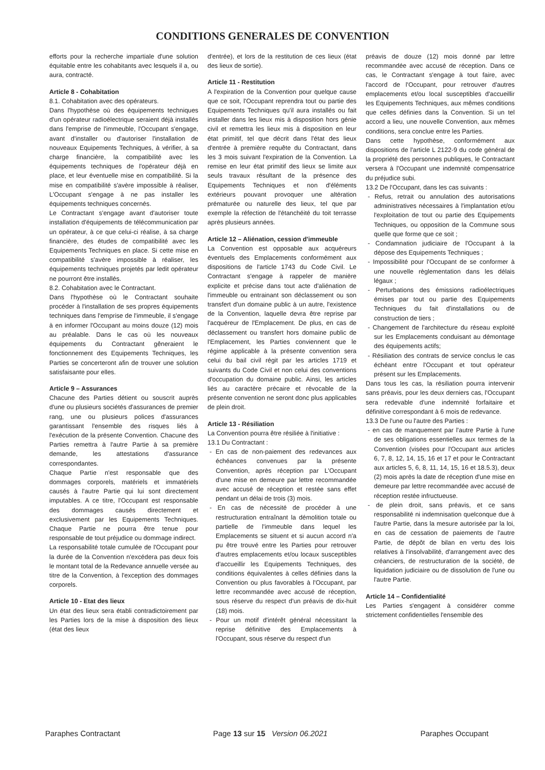CONDITIONS GENERALES DE CONVENTION
efforts pour la recherche impartiale d'une solution équitable entre les cohabitants avec lesquels il a, ou aura, contracté.
Article 8 - Cohabitation
8.1. Cohabitation avec des opérateurs.
Dans l'hypothèse où des équipements techniques d'un opérateur radioélectrique seraient déjà installés dans l'emprise de l'immeuble, l'Occupant s'engage, avant d'installer ou d'autoriser l'installation de nouveaux Equipements Techniques, à vérifier, à sa charge financière, la compatibilité avec les équipements techniques de l'opérateur déjà en place, et leur éventuelle mise en compatibilité. Si la mise en compatibilité s'avère impossible à réaliser, L'Occupant s'engage à ne pas installer les équipements techniques concernés.
Le Contractant s'engage avant d'autoriser toute installation d'équipements de télécommunication par un opérateur, à ce que celui-ci réalise, à sa charge financière, des études de compatibilité avec les Equipements Techniques en place. Si cette mise en compatibilité s'avère impossible à réaliser, les équipements techniques projetés par ledit opérateur ne pourront être installés.
8.2. Cohabitation avec le Contractant.
Dans l'hypothèse où le Contractant souhaite procéder à l'installation de ses propres équipements techniques dans l'emprise de l'immeuble, il s'engage à en informer l'Occupant au moins douze (12) mois au préalable. Dans le cas où les nouveaux équipements du Contractant gêneraient le fonctionnement des Equipements Techniques, les Parties se concerteront afin de trouver une solution satisfaisante pour elles.
Article 9 – Assurances
Chacune des Parties détient ou souscrit auprès d'une ou plusieurs sociétés d'assurances de premier rang, une ou plusieurs polices d'assurances garantissant l'ensemble des risques liés à l'exécution de la présente Convention. Chacune des Parties remettra à l'autre Partie à sa première demande, les attestations d'assurance correspondantes.
Chaque Partie n'est responsable que des dommages corporels, matériels et immatériels causés à l'autre Partie qui lui sont directement imputables. A ce titre, l'Occupant est responsable des dommages causés directement et exclusivement par les Equipements Techniques. Chaque Partie ne pourra être tenue pour responsable de tout préjudice ou dommage indirect.
La responsabilité totale cumulée de l'Occupant pour la durée de la Convention n'excédera pas deux fois le montant total de la Redevance annuelle versée au titre de la Convention, à l'exception des dommages corporels.
Article 10 - Etat des lieux
Un état des lieux sera établi contradictoirement par les Parties lors de la mise à disposition des lieux (état des lieux
d'entrée), et lors de la restitution de ces lieux (état des lieux de sortie).
Article 11 - Restitution
A l'expiration de la Convention pour quelque cause que ce soit, l'Occupant reprendra tout ou partie des Equipements Techniques qu'il aura installés ou fait installer dans les lieux mis à disposition hors génie civil et remettra les lieux mis à disposition en leur état primitif, tel que décrit dans l'état des lieux d'entrée à première requête du Contractant, dans les 3 mois suivant l'expiration de la Convention. La remise en leur état primitif des lieux se limite aux seuls travaux résultant de la présence des Equipements Techniques et non d'éléments extérieurs pouvant provoquer une altération prématurée ou naturelle des lieux, tel que par exemple la réfection de l'étanchéité du toit terrasse après plusieurs années.
Article 12 – Aliénation, cession d'immeuble
La Convention est opposable aux acquéreurs éventuels des Emplacements conformément aux dispositions de l'article 1743 du Code Civil. Le Contractant s'engage à rappeler de manière explicite et précise dans tout acte d'aliénation de l'immeuble ou entrainant son déclassement ou son transfert d'un domaine public à un autre, l'existence de la Convention, laquelle devra être reprise par l'acquéreur de l'Emplacement. De plus, en cas de déclassement ou transfert hors domaine public de l'Emplacement, les Parties conviennent que le régime applicable à la présente convention sera celui du bail civil régit par les articles 1719 et suivants du Code Civil et non celui des conventions d'occupation du domaine public. Ainsi, les articles liés au caractère précaire et révocable de la présente convention ne seront donc plus applicables de plein droit.
Article 13 - Résiliation
La Convention pourra être résiliée à l'initiative :
13.1 Du Contractant :
- En cas de non-paiement des redevances aux échéances convenues par la présente Convention, après réception par L'Occupant d'une mise en demeure par lettre recommandée avec accusé de réception et restée sans effet pendant un délai de trois (3) mois.
- En cas de nécessité de procéder à une restructuration entraînant la démolition totale ou partielle de l'immeuble dans lequel les Emplacements se situent et si aucun accord n'a pu être trouvé entre les Parties pour retrouver d'autres emplacements et/ou locaux susceptibles d'accueillir les Equipements Techniques, des conditions équivalentes à celles définies dans la Convention ou plus favorables à l'Occupant, par lettre recommandée avec accusé de réception, sous réserve du respect d'un préavis de dix-huit (18) mois.
- Pour un motif d'intérêt général nécessitant la reprise définitive des Emplacements à l'Occupant, sous réserve du respect d'un
préavis de douze (12) mois donné par lettre recommandée avec accusé de réception. Dans ce cas, le Contractant s'engage à tout faire, avec l'accord de l'Occupant, pour retrouver d'autres emplacements et/ou local susceptibles d'accueillir les Equipements Techniques, aux mêmes conditions que celles définies dans la Convention. Si un tel accord a lieu, une nouvelle Convention, aux mêmes conditions, sera conclue entre les Parties.
Dans cette hypothèse, conformément aux dispositions de l'article L 2122-9 du code général de la propriété des personnes publiques, le Contractant versera à l'Occupant une indemnité compensatrice du préjudice subi.
13.2 De l'Occupant, dans les cas suivants :
- Refus, retrait ou annulation des autorisations administratives nécessaires à l'implantation et/ou l'exploitation de tout ou partie des Equipements Techniques, ou opposition de la Commune sous quelle que forme que ce soit ;
- Condamnation judiciaire de l'Occupant à la dépose des Equipements Techniques ;
- Impossibilité pour l'Occupant de se conformer à une nouvelle règlementation dans les délais légaux ;
- Perturbations des émissions radioélectriques émises par tout ou partie des Equipements Techniques du fait d'installations ou de construction de tiers ;
- Changement de l'architecture du réseau exploité sur les Emplacements conduisant au démontage des équipements actifs;
- Résiliation des contrats de service conclus le cas échéant entre l'Occupant et tout opérateur présent sur les Emplacements.
Dans tous les cas, la résiliation pourra intervenir sans préavis, pour les deux derniers cas, l'Occupant sera redevable d'une indemnité forfaitaire et définitive correspondant à 6 mois de redevance.
13.3 De l'une ou l'autre des Parties :
- en cas de manquement par l'autre Partie à l'une de ses obligations essentielles aux termes de la Convention (visées pour l'Occupant aux articles 6, 7, 8, 12, 14, 15, 16 et 17 et pour le Contractant aux articles 5, 6, 8, 11, 14, 15, 16 et 18.5.3), deux (2) mois après la date de réception d'une mise en demeure par lettre recommandée avec accusé de réception restée infructueuse.
- de plein droit, sans préavis, et ce sans responsabilité ni indemnisation quelconque due à l'autre Partie, dans la mesure autorisée par la loi, en cas de cessation de paiements de l'autre Partie, de dépôt de bilan en vertu des lois relatives à l'insolvabilité, d'arrangement avec des créanciers, de restructuration de la société, de liquidation judiciaire ou de dissolution de l'une ou l'autre Partie.
Article 14 – Confidentialité
Les Parties s'engagent à considérer comme strictement confidentielles l'ensemble des
Paraphes Contractant Page 13 sur 15 Version 06.2021 Paraphes Occupant